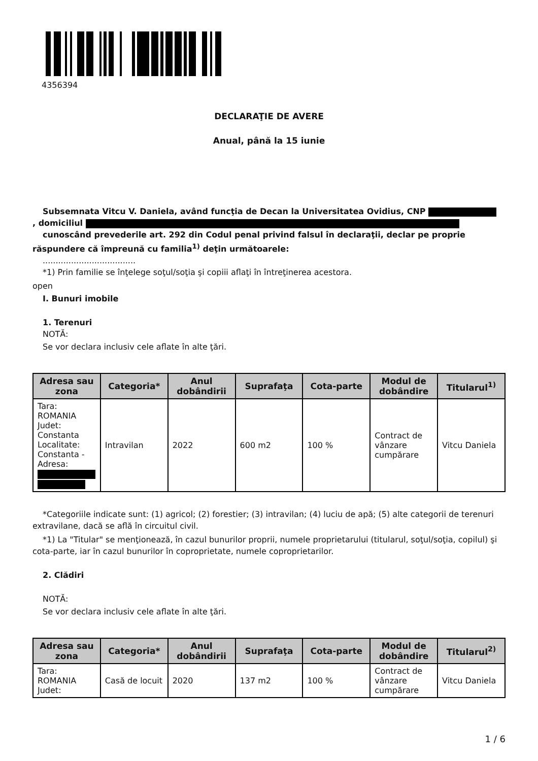4356394
DECLARAŢIE DE AVERE
Anual, până la 15 iunie
Subsemnata Vitcu V. Daniela, având funcţia de Decan la Universitatea Ovidius, CNP
, domiciliul
cunoscând prevederile art. 292 din Codul penal privind falsul în declaraţii, declar pe proprie răspundere că împreună cu familia<sup>1)</sup> deţin următoarele:
....................................
*1) Prin familie se înţelege soţul/soţia şi copiii aflaţi în întreţinerea acestora.
open
I. Bunuri imobile
1. Terenuri
NOTĂ:
Se vor declara inclusiv cele aflate în alte ţări.
| Adresa sau zona | Categoria* | Anul dobândirii | Suprafaţa | Cota-parte | Modul de dobândire | Titularul<sup>1)</sup> |
| --- | --- | --- | --- | --- | --- | --- |
| Tara: ROMANIA Judet: Constanta Localitate: Constanta - Adresa: | Intravilan | 2022 | 600 m2 | 100 % | Contract de vânzare cumpărare | Vitcu Daniela |
*Categoriile indicate sunt: (1) agricol; (2) forestier; (3) intravilan; (4) luciu de apă; (5) alte categorii de terenuri extravilane, dacă se află în circuitul civil.
*1) La "Titular" se menţionează, în cazul bunurilor proprii, numele proprietarului (titularul, soţul/soţia, copilul) şi cota-parte, iar în cazul bunurilor în coproprietate, numele coproprietarilor.
2. Clădiri
NOTĂ:
Se vor declara inclusiv cele aflate în alte ţări.
| Adresa sau zona | Categoria* | Anul dobândirii | Suprafaţa | Cota-parte | Modul de dobândire | Titularul<sup>2)</sup> |
| --- | --- | --- | --- | --- | --- | --- |
| Tara: ROMANIA Judet: | Casă de locuit | 2020 | 137 m2 | 100 % | Contract de vânzare cumpărare | Vitcu Daniela |
1 / 6